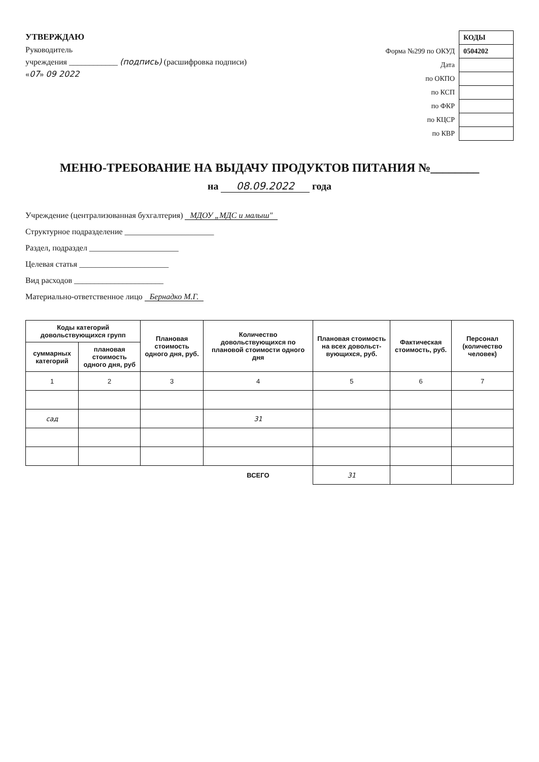УТВЕРЖДАЮ
Руководитель
учреждения ____________ (подпись) (расшифровка подписи)
«07» 09 2022
| | КОДЫ |
| Форма №299 по ОКУД | 0504202 |
| Дата | |
| по ОКПО | |
| по КСП | |
| по ФКР | |
| по КЦСР | |
| по КВР | |
МЕНЮ-ТРЕБОВАНИЕ НА ВЫДАЧУ ПРОДУКТОВ ПИТАНИЯ №________
на 08.09.2022 года
Учреждение (централизованная бухгалтерия) МДОУ „МДС и малыш"
Структурное подразделение ______________________
Раздел, подраздел ______________________
Целевая статья ______________________
Вид расходов ______________________
Материально-ответственное лицо Бернадко М.Г.
| Коды категорий довольствующихся групп | | Плановая стоимость одного дня, руб. | Количество довольствующихся по плановой стоимости одного дня | Плановая стоимость на всех довольст-вующихся, руб. | Фактическая стоимость, руб. | Персонал (количество человек) |
| --- | --- | --- | --- | --- | --- | --- |
| суммарных категорий | плановая стоимость одного дня, руб | | | | | |
| 1 | 2 | 3 | 4 | 5 | 6 | 7 |
| сад | | | 31 | | | |
| | | | ВСЕГО | 31 | | |